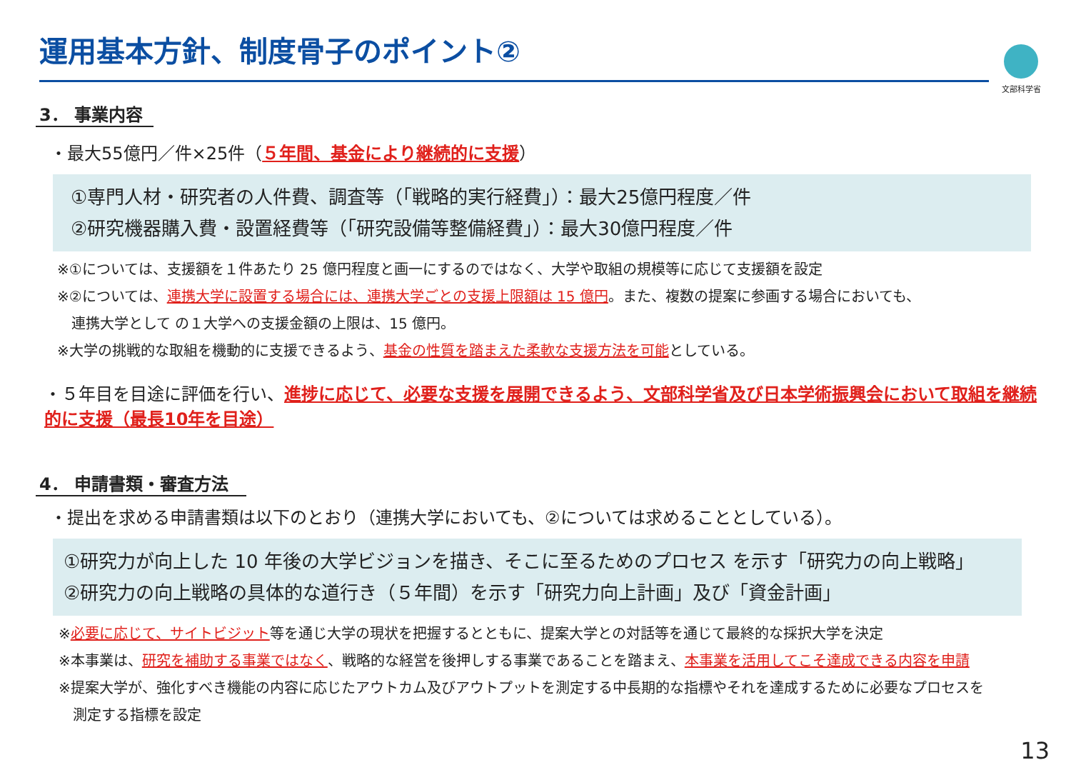文部科学省
運用基本方針、制度骨子のポイント②
3． 事業内容
・最大55億円／件×25件（５年間、基金により継続的に支援）
①専門人材・研究者の人件費、調査等（「戦略的実行経費」）：最大25億円程度／件
②研究機器購入費・設置経費等（「研究設備等整備経費」）：最大30億円程度／件
※①については、支援額を１件あたり 25 億円程度と画一にするのではなく、大学や取組の規模等に応じて支援額を設定
※②については、連携大学に設置する場合には、連携大学ごとの支援上限額は 15 億円。また、複数の提案に参画する場合においても、
　連携大学として の１大学への支援金額の上限は、15 億円。
※大学の挑戦的な取組を機動的に支援できるよう、基金の性質を踏まえた柔軟な支援方法を可能としている。
・５年目を目途に評価を行い、進捗に応じて、必要な支援を展開できるよう、文部科学省及び日本学術振興会において取組を継続的に支援（最長10年を目途）
4． 申請書類・審査方法
・提出を求める申請書類は以下のとおり（連携大学においても、②については求めることとしている）。
①研究力が向上した 10 年後の大学ビジョンを描き、そこに至るためのプロセス を示す「研究力の向上戦略」
②研究力の向上戦略の具体的な道行き（５年間）を示す「研究力向上計画」及び「資金計画」
※必要に応じて、サイトビジット等を通じ大学の現状を把握するとともに、提案大学との対話等を通じて最終的な採択大学を決定
※本事業は、研究を補助する事業ではなく、戦略的な経営を後押しする事業であることを踏まえ、本事業を活用してこそ達成できる内容を申請
※提案大学が、強化すべき機能の内容に応じたアウトカム及びアウトプットを測定する中長期的な指標やそれを達成するために必要なプロセスを
　測定する指標を設定
13